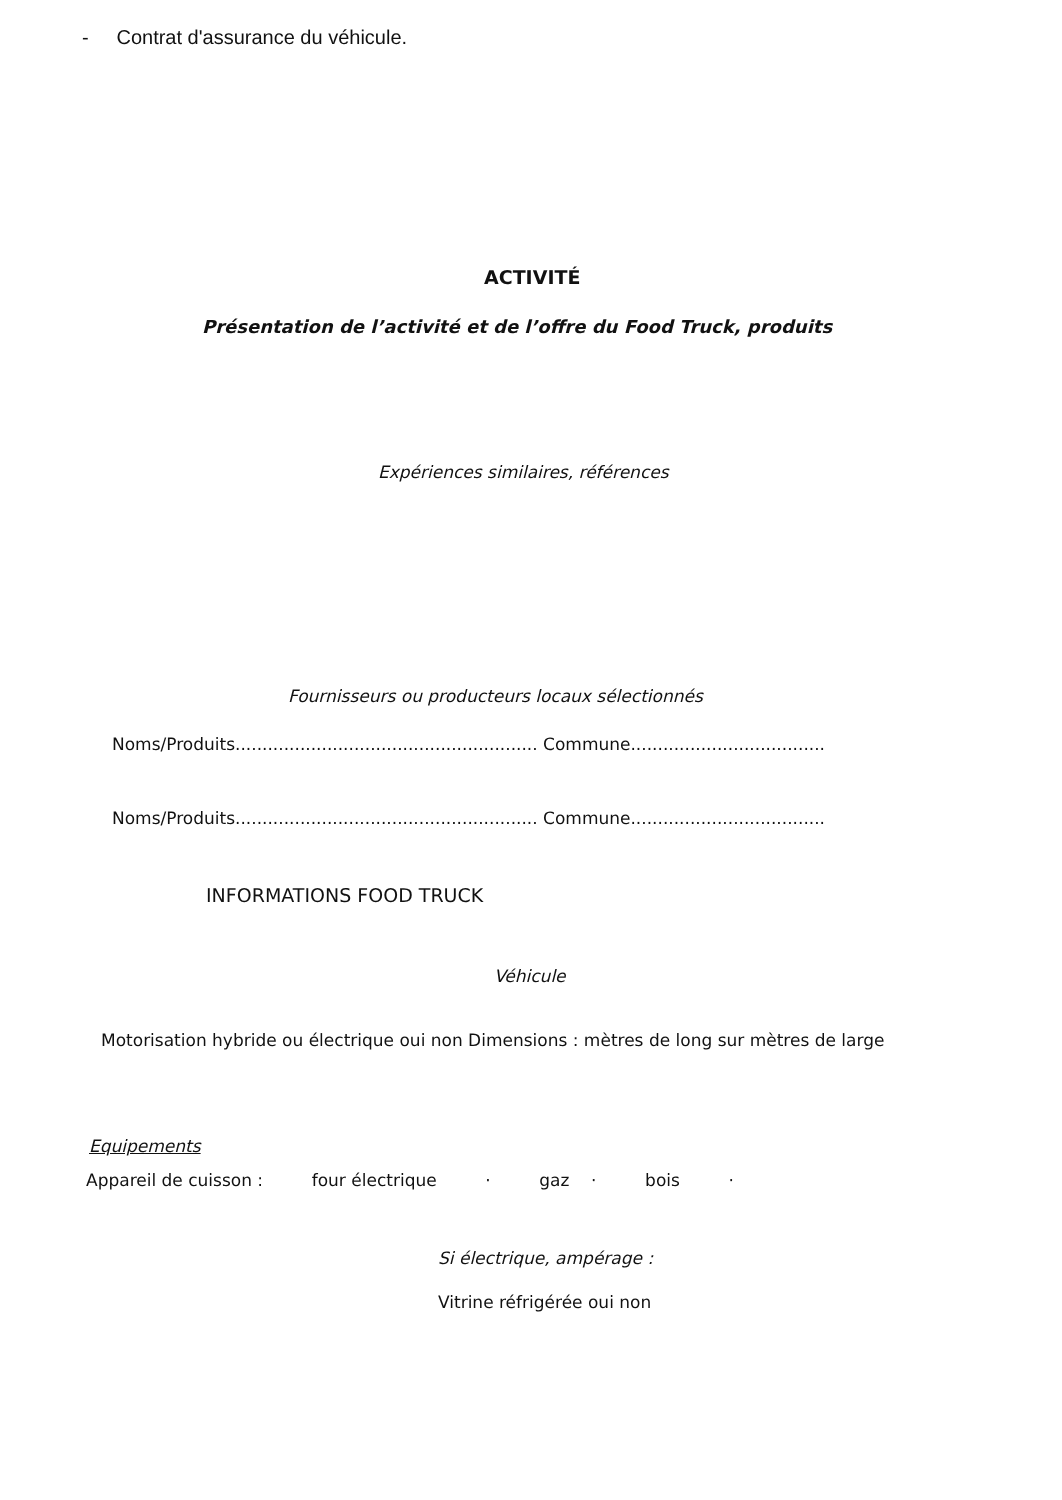- Contrat d'assurance du véhicule.
ACTIVITÉ
Présentation de l’activité et de l’offre du Food Truck, produits
Expériences similaires, références
Fournisseurs ou producteurs locaux sélectionnés
Noms/Produits........................................................ Commune....................................
Noms/Produits........................................................ Commune....................................
INFORMATIONS FOOD TRUCK
Véhicule
Motorisation hybride ou électrique oui non Dimensions : mètres de long sur mètres de large
Equipements
Appareil de cuisson : four électrique · gaz · bois ·
Si électrique, ampérage :
Vitrine réfrigérée oui non